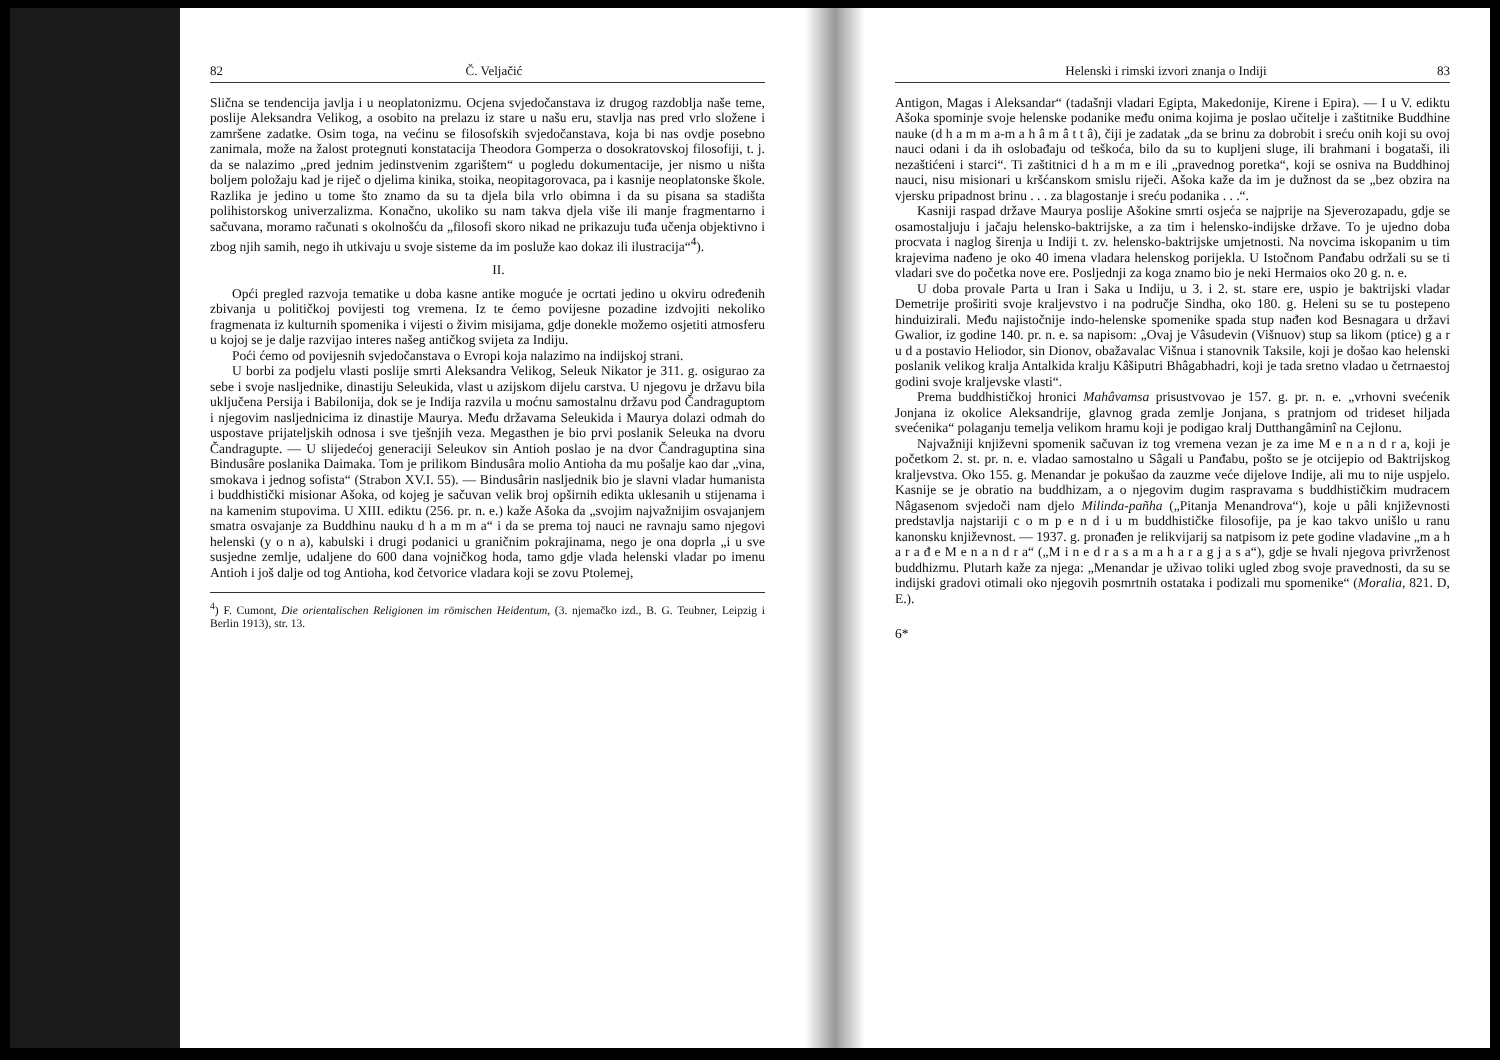82 Č. Veljačić
Slična se tendencija javlja i u neoplatonizmu. Ocjena svjedočanstava iz drugog razdoblja naše teme, poslije Aleksandra Velikog, a osobito na prelazu iz stare u našu eru, stavlja nas pred vrlo složene i zamršene zadatke. Osim toga, na većinu se filosofskih svjedočanstava, koja bi nas ovdje posebno zanimala, može na žalost protegnuti konstatacija Theodora Gomperza o dosokratovskoj filosofiji, t. j. da se nalazimo „pred jednim jedinstvenim zgarištem“ u pogledu dokumentacije, jer nismo u ništa boljem položaju kad je riječ o djelima kinika, stoika, neopitagorovaca, pa i kasnije neoplatonske škole. Razlika je jedino u tome što znamo da su ta djela bila vrlo obimna i da su pisana sa stadišta polihistorskog univerzalizma. Konačno, ukoliko su nam takva djela više ili manje fragmentarno i sačuvana, moramo računati s okolnošću da „filosofi skoro nikad ne prikazuju tuđa učenja objektivno i zbog njih samih, nego ih utkivaju u svoje sisteme da im posluže kao dokaz ili ilustracija“<sup>4</sup>).
II.
Opći pregled razvoja tematike u doba kasne antike moguće je ocrtati jedino u okviru određenih zbivanja u političkoj povijesti tog vremena. Iz te ćemo povijesne pozadine izdvojiti nekoliko fragmenata iz kulturnih spomenika i vijesti o živim misijama, gdje donekle možemo osjetiti atmosferu u kojoj se je dalje razvijao interes našeg antičkog svijeta za Indiju.
Poći ćemo od povijesnih svjedočanstava o Evropi koja nalazimo na indijskoj strani.
U borbi za podjelu vlasti poslije smrti Aleksandra Velikog, Seleuk Nikator je 311. g. osigurao za sebe i svoje nasljednike, dinastiju Seleukida, vlast u azijskom dijelu carstva. U njegovu je državu bila uključena Persija i Babilonija, dok se je Indija razvila u moćnu samostalnu državu pod Čandraguptom i njegovim nasljednicima iz dinastije Maurya. Među državama Seleukida i Maurya dolazi odmah do uspostave prijateljskih odnosa i sve tješnjih veza. Megasthen je bio prvi poslanik Seleuka na dvoru Čandragupte. — U slijedećoj generaciji Seleukov sin Antioh poslao je na dvor Čandraguptina sina Bindusâre poslanika Daimaka. Tom je prilikom Bindusâra molio Antioha da mu pošalje kao dar „vina, smokava i jednog sofista“ (Strabon XV.I. 55). — Bindusârin nasljednik bio je slavni vladar humanista i buddhistički misionar Ašoka, od kojeg je sačuvan velik broj opširnih edikta uklesanih u stijenama i na kamenim stupovima. U XIII. ediktu (256. pr. n. e.) kaže Ašoka da „svojim najvažnijim osvajanjem smatra osvajanje za Buddhinu nauku d h a m m a“ i da se prema toj nauci ne ravnaju samo njegovi helenski (y o n a), kabulski i drugi podanici u graničnim pokrajinama, nego je ona doprla „i u sve susjedne zemlje, udaljene do 600 dana vojničkog hoda, tamo gdje vlada helenski vladar po imenu Antioh i još dalje od tog Antioha, kod četvorice vladara koji se zovu Ptolemej,
<sup>4</sup>) F. Cumont, Die orientalischen Religionen im römischen Heidentum, (3. njemačko izd., B. G. Teubner, Leipzig i Berlin 1913), str. 13.
Helenski i rimski izvori znanja o Indiji 83
Antigon, Magas i Aleksandar“ (tadašnji vladari Egipta, Makedonije, Kirene i Epira). — I u V. ediktu Ašoka spominje svoje helenske podanike među onima kojima je poslao učitelje i zaštitnike Buddhine nauke (d h a m m a-m a h â m â t t â), čiji je zadatak „da se brinu za dobrobit i sreću onih koji su ovoj nauci odani i da ih oslobađaju od teškoća, bilo da su to kupljeni sluge, ili brahmani i bogataši, ili nezaštićeni i starci“. Ti zaštitnici d h a m m e ili „pravednog poretka“, koji se osniva na Buddhinoj nauci, nisu misionari u kršćanskom smislu riječi. Ašoka kaže da im je dužnost da se „bez obzira na vjersku pripadnost brinu . . . za blagostanje i sreću podanika . . .“.
Kasniji raspad države Maurya poslije Ašokine smrti osjeća se najprije na Sjeverozapadu, gdje se osamostaljuju i jačaju helensko-baktrijske, a za tim i helensko-indijske države. To je ujedno doba procvata i naglog širenja u Indiji t. zv. helensko-baktrijske umjetnosti. Na novcima iskopanim u tim krajevima nađeno je oko 40 imena vladara helenskog porijekla. U Istočnom Panđabu održali su se ti vladari sve do početka nove ere. Posljednji za koga znamo bio je neki Hermaios oko 20 g. n. e.
U doba provale Parta u Iran i Saka u Indiju, u 3. i 2. st. stare ere, uspio je baktrijski vladar Demetrije proširiti svoje kraljevstvo i na područje Sindha, oko 180. g. Heleni su se tu postepeno hinduizirali. Među najistočnije indo-helenske spomenike spada stup nađen kod Besnagara u državi Gwalior, iz godine 140. pr. n. e. sa napisom: „Ovaj je Vâsudevin (Višnuov) stup sa likom (ptice) g a r u d a postavio Heliodor, sin Dionov, obažavalac Višnua i stanovnik Taksile, koji je došao kao helenski poslanik velikog kralja Antalkida kralju Kâšiputri Bhâgabhadri, koji je tada sretno vladao u četrnaestoj godini svoje kraljevske vlasti“.
Prema buddhističkoj hronici Mahâvamsa prisustvovao je 157. g. pr. n. e. „vrhovni svećenik Jonjana iz okolice Aleksandrije, glavnog grada zemlje Jonjana, s pratnjom od trideset hiljada svećenika“ polaganju temelja velikom hramu koji je podigao kralj Dutthangâminî na Cejlonu.
Najvažniji književni spomenik sačuvan iz tog vremena vezan je za ime M e n a n d r a, koji je početkom 2. st. pr. n. e. vladao samostalno u Sâgali u Panđabu, pošto se je otcijepio od Baktrijskog kraljevstva. Oko 155. g. Menandar je pokušao da zauzme veće dijelove Indije, ali mu to nije uspjelo. Kasnije se je obratio na buddhizam, a o njegovim dugim raspravama s buddhističkim mudracem Nâgasenom svjedoči nam djelo Milinda-pañha („Pitanja Menandrova“), koje u pâli književnosti predstavlja najstariji c o m p e n d i u m buddhističke filosofije, pa je kao takvo unišlo u ranu kanonsku književnost. — 1937. g. pronađen je relikvijarij sa natpisom iz pete godine vladavine „m a h a r a đ e M e n a n d r a“ („M i n e d r a s a m a h a r a g j a s a“), gdje se hvali njegova privrženost buddhizmu. Plutarh kaže za njega: „Menandar je uživao toliki ugled zbog svoje pravednosti, da su se indijski gradovi otimali oko njegovih posmrtnih ostataka i podizali mu spomenike“ (Moralia, 821. D, E.).
6*